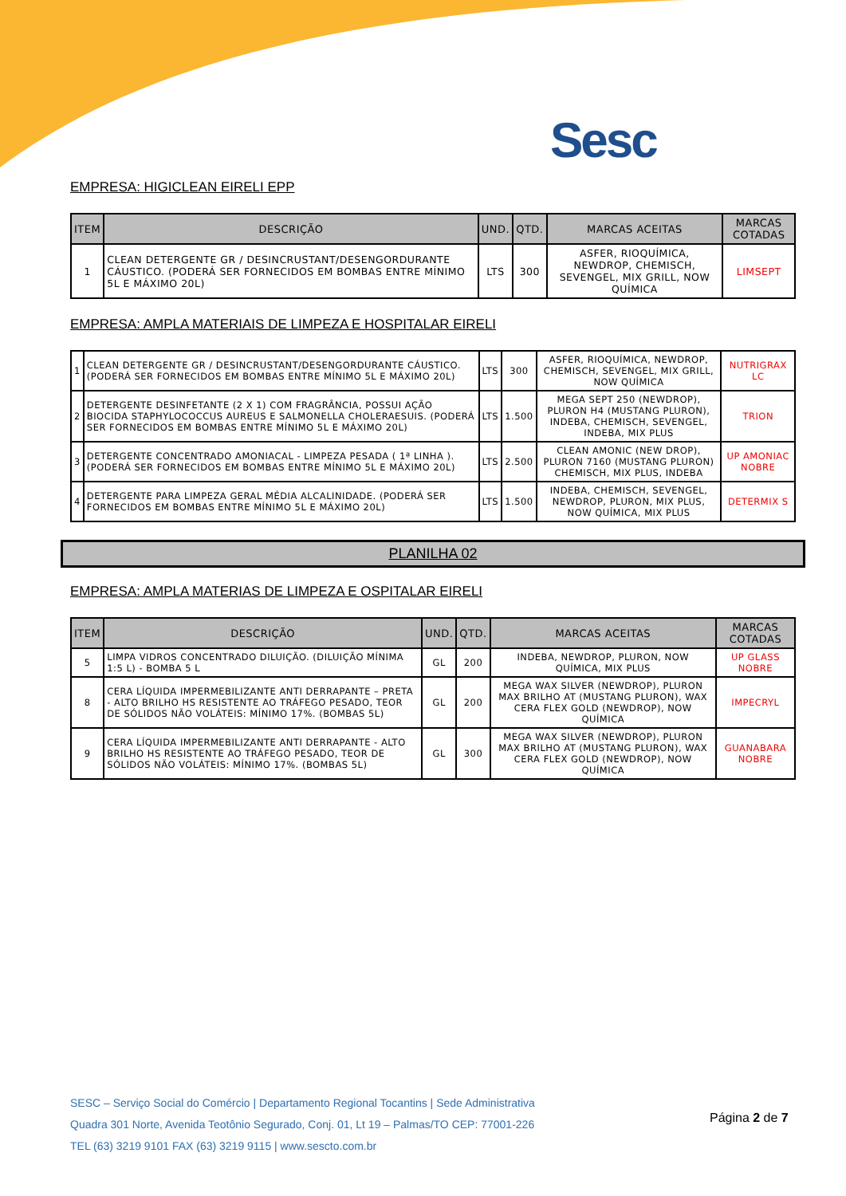Sesc
EMPRESA: HIGICLEAN EIRELI EPP
| ITEM | DESCRIÇÃO | UND. | QTD. | MARCAS ACEITAS | MARCAS COTADAS |
| --- | --- | --- | --- | --- | --- |
| 1 | CLEAN DETERGENTE GR / DESINCRUSTANT/DESENGORDURANTE CÁUSTICO. (PODERÁ SER FORNECIDOS EM BOMBAS ENTRE MÍNIMO 5L E MÁXIMO 20L) | LTS | 300 | ASFER, RIOQUÍMICA, NEWDROP, CHEMISCH, SEVENGEL, MIX GRILL, NOW QUÍMICA | LIMSEPT |
EMPRESA: AMPLA MATERIAIS DE LIMPEZA E HOSPITALAR EIRELI
| 1 | CLEAN DETERGENTE GR / DESINCRUSTANT/DESENGORDURANTE CÁUSTICO. (PODERÁ SER FORNECIDOS EM BOMBAS ENTRE MÍNIMO 5L E MÁXIMO 20L) | LTS | 300 | ASFER, RIOQUÍMICA, NEWDROP, CHEMISCH, SEVENGEL, MIX GRILL, NOW QUÍMICA | NUTRIGRAX LC |
| 2 | DETERGENTE DESINFETANTE (2 X 1) COM FRAGRÂNCIA, POSSUI AÇÃO BIOCIDA STAPHYLOCOCCUS AUREUS E SALMONELLA CHOLERAESUIS. (PODERÁ SER FORNECIDOS EM BOMBAS ENTRE MÍNIMO 5L E MÁXIMO 20L) | LTS | 1.500 | MEGA SEPT 250 (NEWDROP), PLURON H4 (MUSTANG PLURON), INDEBA, CHEMISCH, SEVENGEL, INDEBA, MIX PLUS | TRION |
| 3 | DETERGENTE CONCENTRADO AMONIACAL - LIMPEZA PESADA ( 1ª LINHA ). (PODERÁ SER FORNECIDOS EM BOMBAS ENTRE MÍNIMO 5L E MÁXIMO 20L) | LTS | 2.500 | CLEAN AMONIC (NEW DROP), PLURON 7160 (MUSTANG PLURON) CHEMISCH, MIX PLUS, INDEBA | UP AMONIAC NOBRE |
| 4 | DETERGENTE PARA LIMPEZA GERAL MÉDIA ALCALINIDADE. (PODERÁ SER FORNECIDOS EM BOMBAS ENTRE MÍNIMO 5L E MÁXIMO 20L) | LTS | 1.500 | INDEBA, CHEMISCH, SEVENGEL, NEWDROP, PLURON, MIX PLUS, NOW QUÍMICA, MIX PLUS | DETERMIX S |
PLANILHA 02
EMPRESA: AMPLA MATERIAS DE LIMPEZA E OSPITALAR EIRELI
| ITEM | DESCRIÇÃO | UND. | QTD. | MARCAS ACEITAS | MARCAS COTADAS |
| --- | --- | --- | --- | --- | --- |
| 5 | LIMPA VIDROS CONCENTRADO DILUIÇÃO. (DILUIÇÃO MÍNIMA 1:5 L) - BOMBA 5 L | GL | 200 | INDEBA, NEWDROP, PLURON, NOW QUÍMICA, MIX PLUS | UP GLASS NOBRE |
| 8 | CERA LÍQUIDA IMPERMEBILIZANTE ANTI DERRAPANTE – PRETA - ALTO BRILHO HS RESISTENTE AO TRÁFEGO PESADO, TEOR DE SÓLIDOS NÃO VOLÁTEIS: MÍNIMO 17%. (BOMBAS 5L) | GL | 200 | MEGA WAX SILVER (NEWDROP), PLURON MAX BRILHO AT (MUSTANG PLURON), WAX CERA FLEX GOLD (NEWDROP), NOW QUÍMICA | IMPECRYL |
| 9 | CERA LÍQUIDA IMPERMEBILIZANTE ANTI DERRAPANTE - ALTO BRILHO HS RESISTENTE AO TRÁFEGO PESADO, TEOR DE SÓLIDOS NÃO VOLÁTEIS: MÍNIMO 17%. (BOMBAS 5L) | GL | 300 | MEGA WAX SILVER (NEWDROP), PLURON MAX BRILHO AT (MUSTANG PLURON), WAX CERA FLEX GOLD (NEWDROP), NOW QUÍMICA | GUANABARA NOBRE |
SESC – Serviço Social do Comércio | Departamento Regional Tocantins | Sede Administrativa
Quadra 301 Norte, Avenida Teotônio Segurado, Conj. 01, Lt 19 – Palmas/TO CEP: 77001-226
TEL (63) 3219 9101 FAX (63) 3219 9115 | www.sescto.com.br
Página 2 de 7